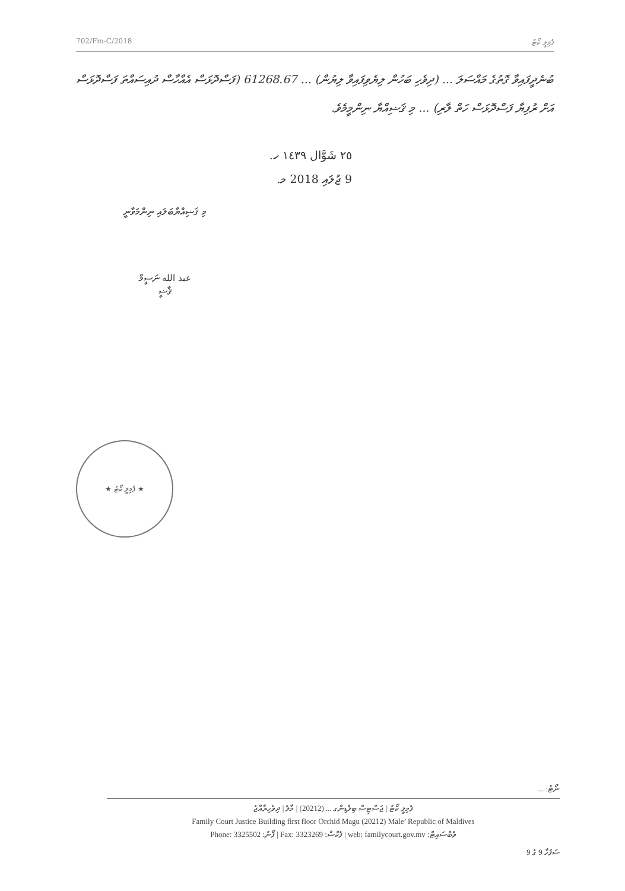702/Fm-C/2018 ފެމިލީ ކޯޓު
ބުނެދީފައިވާ ގޮތުގެ މައްސަލަ ... (ދިވެހި ބަހުން ލިޔެވިފައިވާ ލިޔުން) ... 61268.67 (ފަސްދޮޅަސް އެއްހާސް ދުއިސައްތަ ފަސްދޮޅަސް އަށް ރުފިޔާ ފަސްދޮޅަސް ހަތް ލާރި) ... މި ޤަޟިއްޔާ ނިންމީމެވެ.
٢٥ شَوَّال ١٤٣٩ ހ.
9 ޖުލައި 2018 މ.
މި ޤަޟިއްޔާބަލައި ނިންމަވާނީ
عبد الله ނަސީމް
ޤާޟީ
★ ފެމިލީ ކޯޓު ★
ނޯޓު: ...
ފެމިލީ ކޯޓު | ޖަސްޓިސް ބިލްޑިންގ ... (20212) | މާލެ | ދިވެހިރާއްޖެ
Family Court Justice Building first floor Orchid Magu (20212) Male’ Republic of Maldives
Phone: 3325502 :ފޯނު | Fax: 3323269 :ފެކްސް | web: familycourt.gov.mv :ވެބްސައިޓް
ސަފުހާ 9 ގެ 9